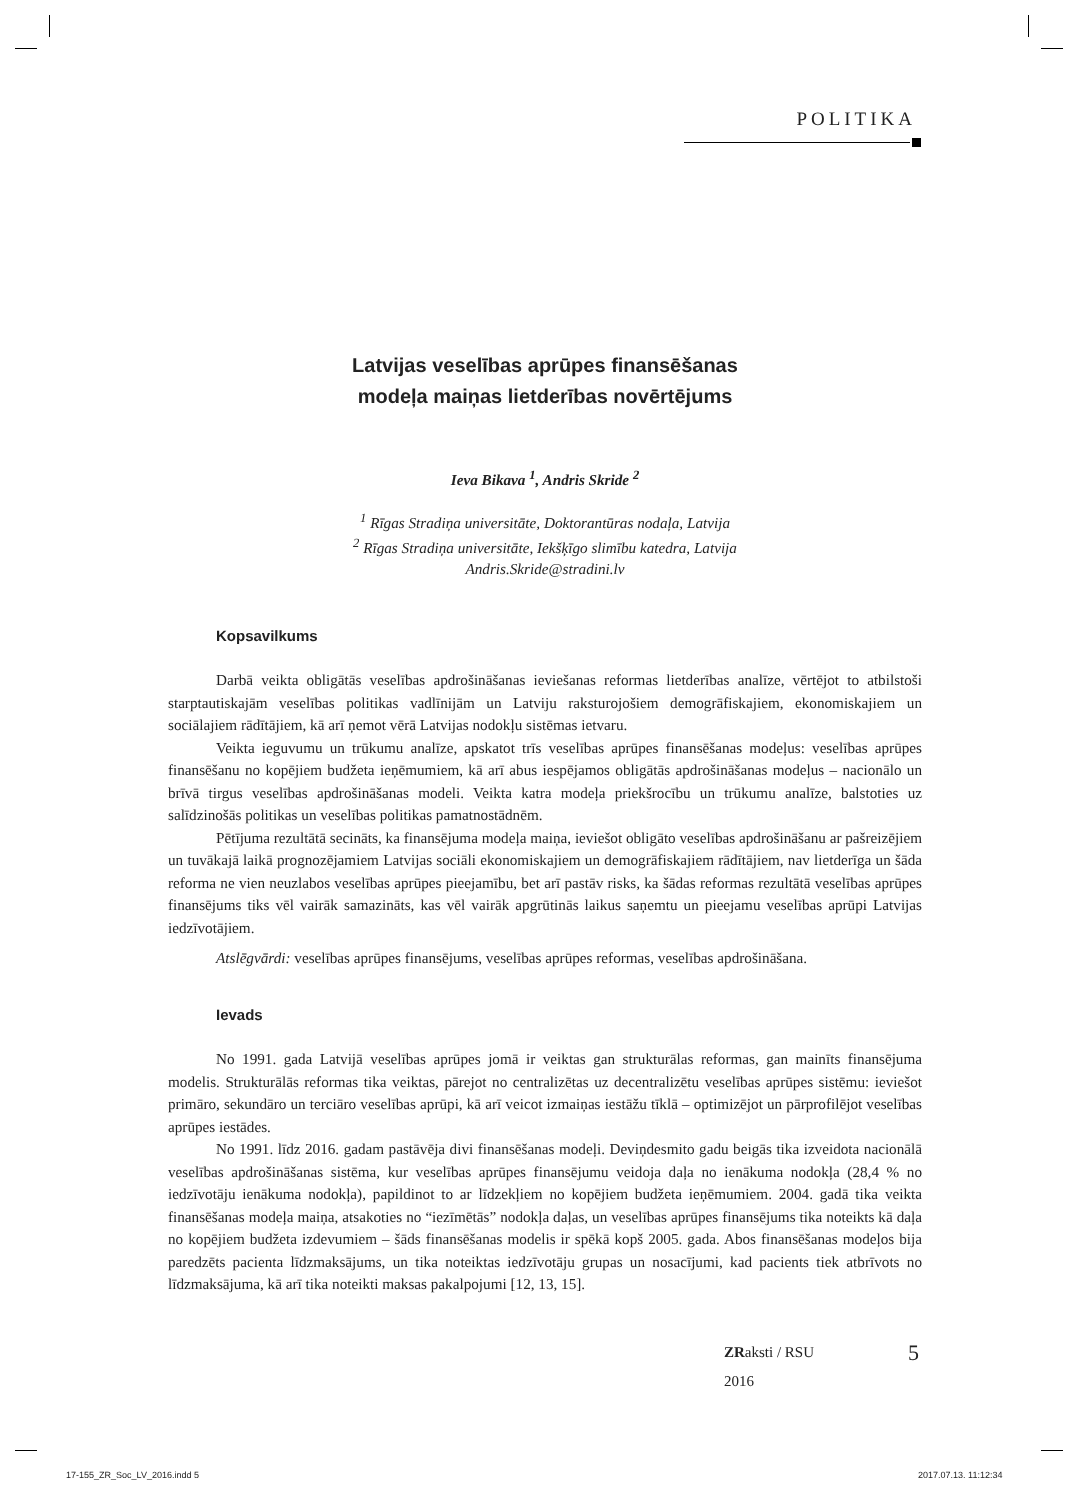POLITIKA
Latvijas veselības aprūpes finansēšanas
modeļa maiņas lietderības novērtējums
Ieva Bikava <sup>1</sup>, Andris Skride <sup>2</sup>
<sup>1</sup> Rīgas Stradiņa universitāte, Doktorantūras nodaļa, Latvija
<sup>2</sup> Rīgas Stradiņa universitāte, Iekšķīgo slimību katedra, Latvija
Andris.Skride@stradini.lv
Kopsavilkums
Darbā veikta obligātās veselības apdrošināšanas ieviešanas reformas lietderības analīze, vērtējot to atbilstoši starptautiskajām veselības politikas vadlīnijām un Latviju raksturojošiem demogrāfiskajiem, ekonomiskajiem un sociālajiem rādītājiem, kā arī ņemot vērā Latvijas nodokļu sistēmas ietvaru.
Veikta ieguvumu un trūkumu analīze, apskatot trīs veselības aprūpes finansēšanas modeļus: veselības aprūpes finansēšanu no kopējiem budžeta ieņēmumiem, kā arī abus iespējamos obligātās apdrošināšanas modeļus – nacionālo un brīvā tirgus veselības apdrošināšanas modeli. Veikta katra modeļa priekšrocību un trūkumu analīze, balstoties uz salīdzinošās politikas un veselības politikas pamatnostādnēm.
Pētījuma rezultātā secināts, ka finansējuma modeļa maiņa, ieviešot obligāto veselības apdrošināšanu ar pašreizējiem un tuvākajā laikā prognozējamiem Latvijas sociāli ekonomiskajiem un demogrāfiskajiem rādītājiem, nav lietderīga un šāda reforma ne vien neuzlabos veselības aprūpes pieejamību, bet arī pastāv risks, ka šādas reformas rezultātā veselības aprūpes finansējums tiks vēl vairāk samazināts, kas vēl vairāk apgrūtinās laikus saņemtu un pieejamu veselības aprūpi Latvijas iedzīvotājiem.
Atslēgvārdi: veselības aprūpes finansējums, veselības aprūpes reformas, veselības apdrošināšana.
Ievads
No 1991. gada Latvijā veselības aprūpes jomā ir veiktas gan strukturālas reformas, gan mainīts finansējuma modelis. Strukturālās reformas tika veiktas, pārejot no centralizētas uz decentralizētu veselības aprūpes sistēmu: ieviešot primāro, sekundāro un terciāro veselības aprūpi, kā arī veicot izmaiņas iestāžu tīklā – optimizējot un pārprofilējot veselības aprūpes iestādes.
No 1991. līdz 2016. gadam pastāvēja divi finansēšanas modeļi. Deviņdesmito gadu beigās tika izveidota nacionālā veselības apdrošināšanas sistēma, kur veselības aprūpes finansējumu veidoja daļa no ienākuma nodokļa (28,4 % no iedzīvotāju ienākuma nodokļa), papildinot to ar līdzekļiem no kopējiem budžeta ieņēmumiem. 2004. gadā tika veikta finansēšanas modeļa maiņa, atsakoties no “iezīmētās” nodokļa daļas, un veselības aprūpes finansējums tika noteikts kā daļa no kopējiem budžeta izdevumiem – šāds finansēšanas modelis ir spēkā kopš 2005. gada. Abos finansēšanas modeļos bija paredzēts pacienta līdzmaksājums, un tika noteiktas iedzīvotāju grupas un nosacījumi, kad pacients tiek atbrīvots no līdzmaksājuma, kā arī tika noteikti maksas pakalpojumi [12, 13, 15].
ZRaksti / RSU
2016
5
17-155_ZR_Soc_LV_2016.indd 5 2017.07.13. 11:12:34